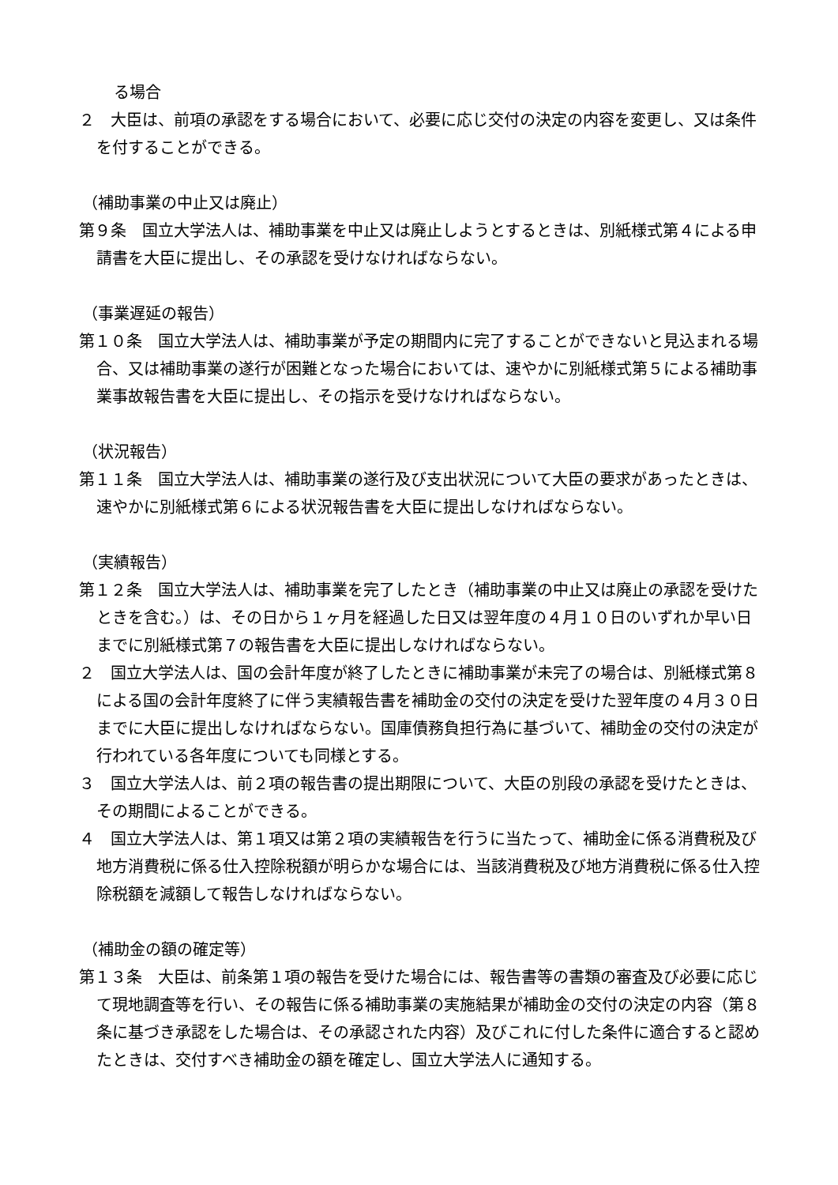る場合
２　大臣は、前項の承認をする場合において、必要に応じ交付の決定の内容を変更し、又は条件を付することができる。
（補助事業の中止又は廃止）
第９条　国立大学法人は、補助事業を中止又は廃止しようとするときは、別紙様式第４による申請書を大臣に提出し、その承認を受けなければならない。
（事業遅延の報告）
第１０条　国立大学法人は、補助事業が予定の期間内に完了することができないと見込まれる場合、又は補助事業の遂行が困難となった場合においては、速やかに別紙様式第５による補助事業事故報告書を大臣に提出し、その指示を受けなければならない。
（状況報告）
第１１条　国立大学法人は、補助事業の遂行及び支出状況について大臣の要求があったときは、速やかに別紙様式第６による状況報告書を大臣に提出しなければならない。
（実績報告）
第１２条　国立大学法人は、補助事業を完了したとき（補助事業の中止又は廃止の承認を受けたときを含む。）は、その日から１ヶ月を経過した日又は翌年度の４月１０日のいずれか早い日までに別紙様式第７の報告書を大臣に提出しなければならない。
２　国立大学法人は、国の会計年度が終了したときに補助事業が未完了の場合は、別紙様式第８による国の会計年度終了に伴う実績報告書を補助金の交付の決定を受けた翌年度の４月３０日までに大臣に提出しなければならない。国庫債務負担行為に基づいて、補助金の交付の決定が行われている各年度についても同様とする。
３　国立大学法人は、前２項の報告書の提出期限について、大臣の別段の承認を受けたときは、その期間によることができる。
４　国立大学法人は、第１項又は第２項の実績報告を行うに当たって、補助金に係る消費税及び地方消費税に係る仕入控除税額が明らかな場合には、当該消費税及び地方消費税に係る仕入控除税額を減額して報告しなければならない。
（補助金の額の確定等）
第１３条　大臣は、前条第１項の報告を受けた場合には、報告書等の書類の審査及び必要に応じて現地調査等を行い、その報告に係る補助事業の実施結果が補助金の交付の決定の内容（第８条に基づき承認をした場合は、その承認された内容）及びこれに付した条件に適合すると認めたときは、交付すべき補助金の額を確定し、国立大学法人に通知する。